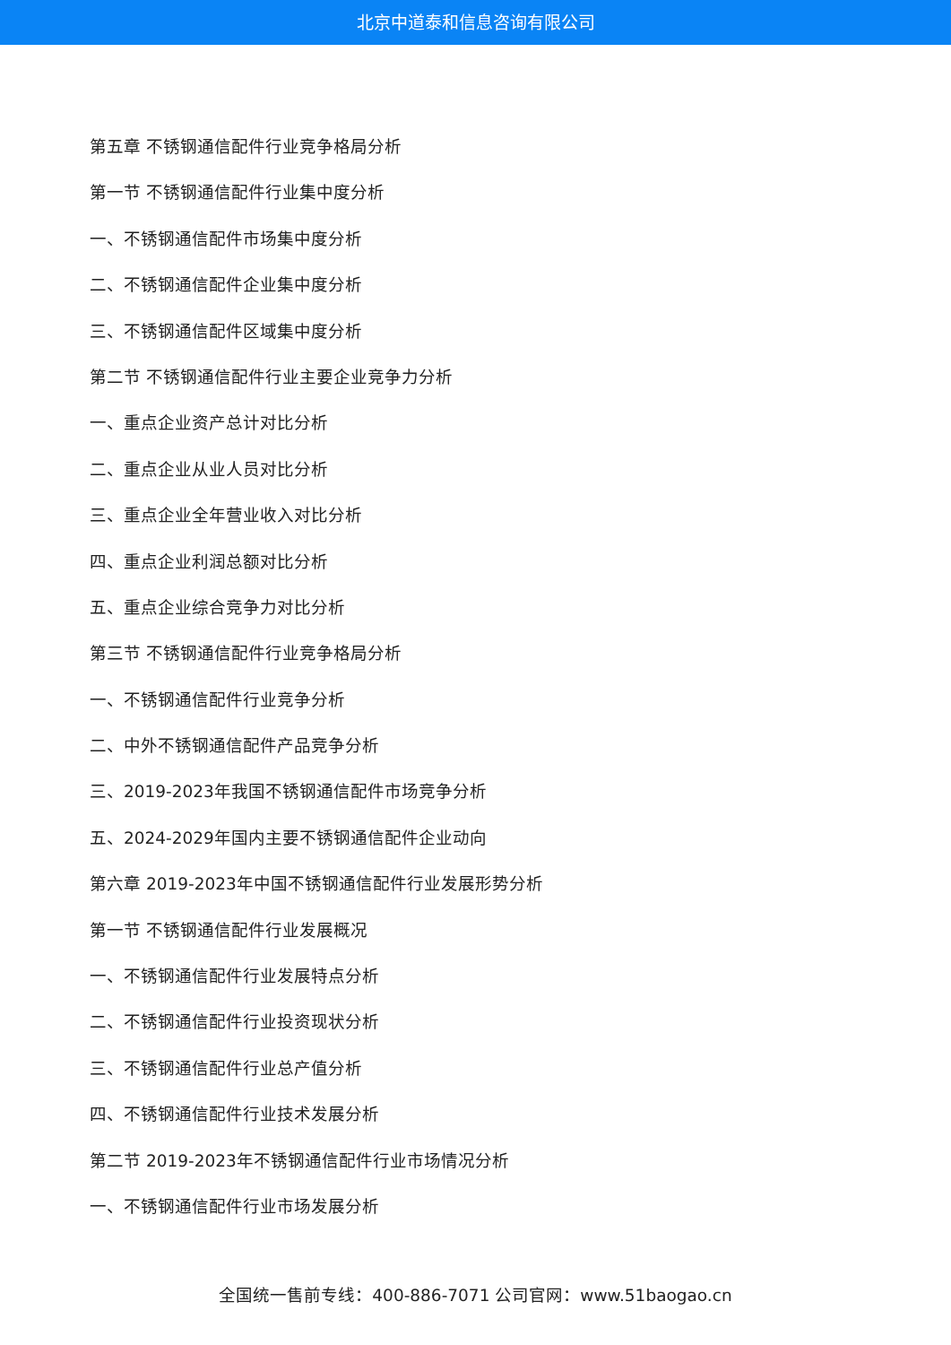北京中道泰和信息咨询有限公司
第五章 不锈钢通信配件行业竞争格局分析
第一节 不锈钢通信配件行业集中度分析
一、不锈钢通信配件市场集中度分析
二、不锈钢通信配件企业集中度分析
三、不锈钢通信配件区域集中度分析
第二节 不锈钢通信配件行业主要企业竞争力分析
一、重点企业资产总计对比分析
二、重点企业从业人员对比分析
三、重点企业全年营业收入对比分析
四、重点企业利润总额对比分析
五、重点企业综合竞争力对比分析
第三节 不锈钢通信配件行业竞争格局分析
一、不锈钢通信配件行业竞争分析
二、中外不锈钢通信配件产品竞争分析
三、2019-2023年我国不锈钢通信配件市场竞争分析
五、2024-2029年国内主要不锈钢通信配件企业动向
第六章 2019-2023年中国不锈钢通信配件行业发展形势分析
第一节 不锈钢通信配件行业发展概况
一、不锈钢通信配件行业发展特点分析
二、不锈钢通信配件行业投资现状分析
三、不锈钢通信配件行业总产值分析
四、不锈钢通信配件行业技术发展分析
第二节 2019-2023年不锈钢通信配件行业市场情况分析
一、不锈钢通信配件行业市场发展分析
全国统一售前专线：400-886-7071 公司官网：www.51baogao.cn